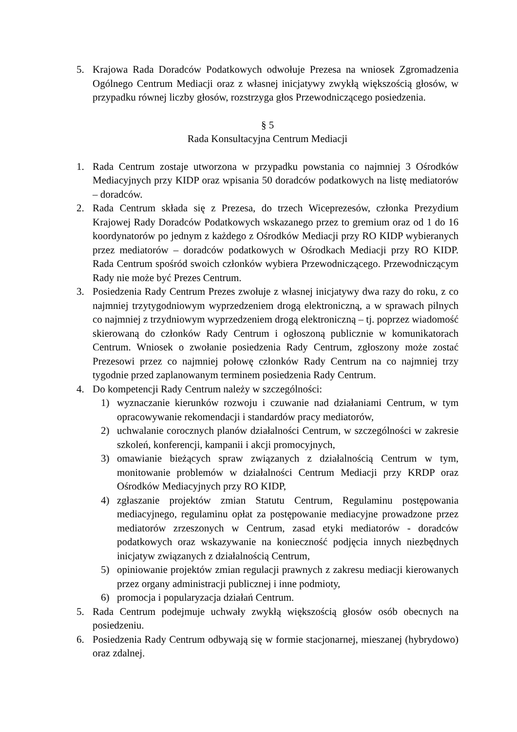5. Krajowa Rada Doradców Podatkowych odwołuje Prezesa na wniosek Zgromadzenia Ogólnego Centrum Mediacji oraz z własnej inicjatywy zwykłą większością głosów, w przypadku równej liczby głosów, rozstrzyga głos Przewodniczącego posiedzenia.
§ 5
Rada Konsultacyjna Centrum Mediacji
1. Rada Centrum zostaje utworzona w przypadku powstania co najmniej 3 Ośrodków Mediacyjnych przy KIDP oraz wpisania 50 doradców podatkowych na listę mediatorów – doradców.
2. Rada Centrum składa się z Prezesa, do trzech Wiceprezesów, członka Prezydium Krajowej Rady Doradców Podatkowych wskazanego przez to gremium oraz od 1 do 16 koordynatorów po jednym z każdego z Ośrodków Mediacji przy RO KIDP wybieranych przez mediatorów – doradców podatkowych w Ośrodkach Mediacji przy RO KIDP. Rada Centrum spośród swoich członków wybiera Przewodniczącego. Przewodniczącym Rady nie może być Prezes Centrum.
3. Posiedzenia Rady Centrum Prezes zwołuje z własnej inicjatywy dwa razy do roku, z co najmniej trzytygodniowym wyprzedzeniem drogą elektroniczną, a w sprawach pilnych co najmniej z trzydniowym wyprzedzeniem drogą elektroniczną – tj. poprzez wiadomość skierowaną do członków Rady Centrum i ogłoszoną publicznie w komunikatorach Centrum. Wniosek o zwołanie posiedzenia Rady Centrum, zgłoszony może zostać Prezesowi przez co najmniej połowę członków Rady Centrum na co najmniej trzy tygodnie przed zaplanowanym terminem posiedzenia Rady Centrum.
4. Do kompetencji Rady Centrum należy w szczególności:
1) wyznaczanie kierunków rozwoju i czuwanie nad działaniami Centrum, w tym opracowywanie rekomendacji i standardów pracy mediatorów,
2) uchwalanie corocznych planów działalności Centrum, w szczególności w zakresie szkoleń, konferencji, kampanii i akcji promocyjnych,
3) omawianie bieżących spraw związanych z działalnością Centrum w tym, monitowanie problemów w działalności Centrum Mediacji przy KRDP oraz Ośrodków Mediacyjnych przy RO KIDP,
4) zgłaszanie projektów zmian Statutu Centrum, Regulaminu postępowania mediacyjnego, regulaminu opłat za postępowanie mediacyjne prowadzone przez mediatorów zrzeszonych w Centrum, zasad etyki mediatorów - doradców podatkowych oraz wskazywanie na konieczność podjęcia innych niezbędnych inicjatyw związanych z działalnością Centrum,
5) opiniowanie projektów zmian regulacji prawnych z zakresu mediacji kierowanych przez organy administracji publicznej i inne podmioty,
6) promocja i popularyzacja działań Centrum.
5. Rada Centrum podejmuje uchwały zwykłą większością głosów osób obecnych na posiedzeniu.
6. Posiedzenia Rady Centrum odbywają się w formie stacjonarnej, mieszanej (hybrydowo) oraz zdalnej.